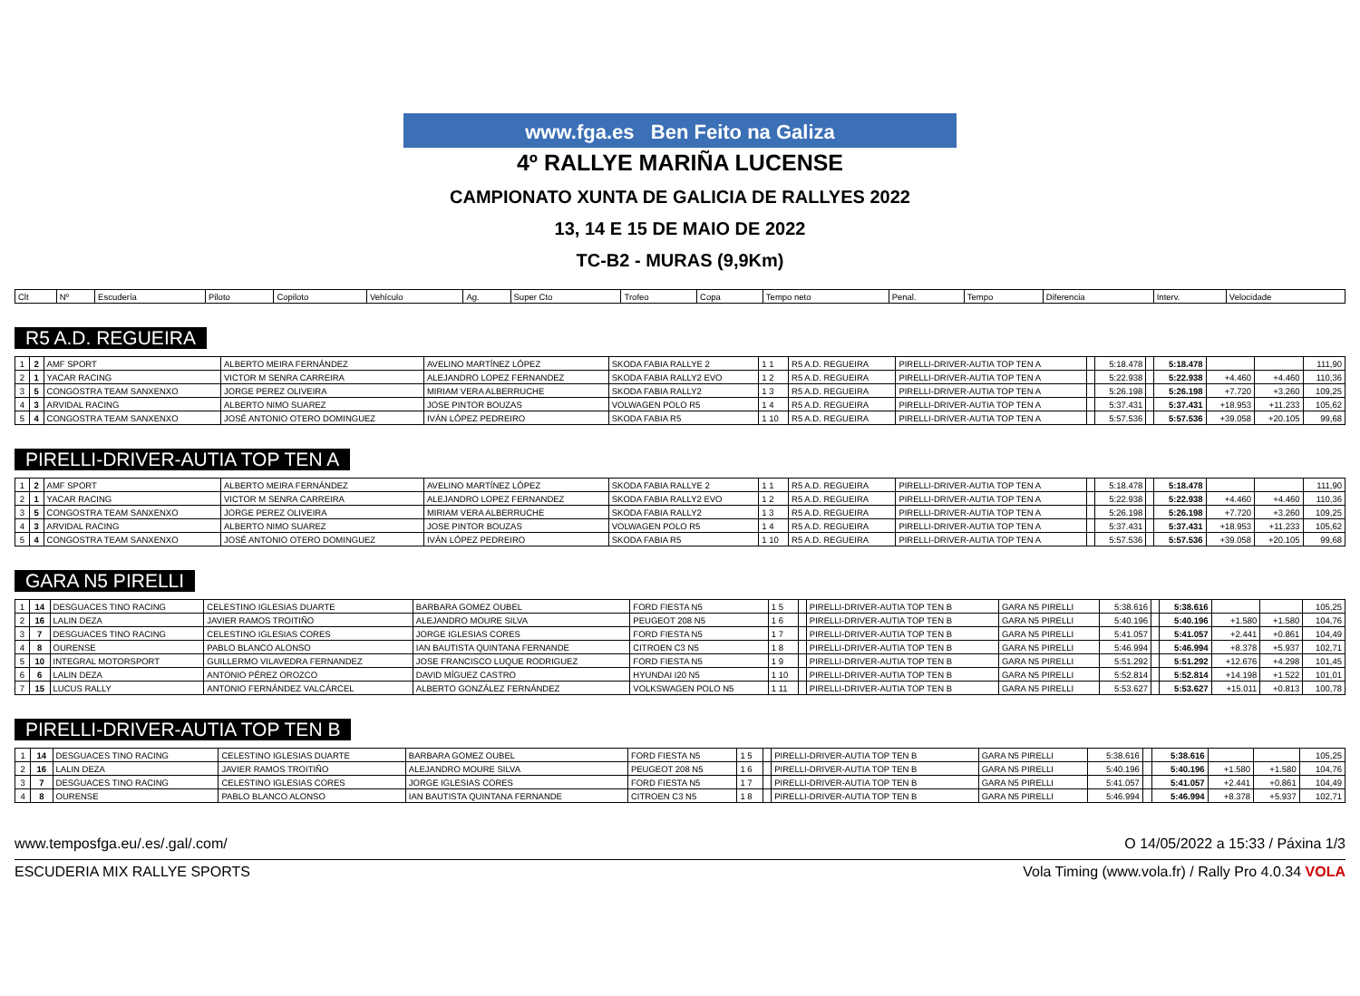www.fga.es Ben Feito na Galiza
4º RALLYE MARIÑA LUCENSE
CAMPIONATO XUNTA DE GALICIA DE RALLYES 2022
13, 14 E 15 DE MAIO DE 2022
TC-B2 - MURAS (9,9Km)
| Clt | Nº | Escudería | Piloto | Copiloto | Vehículo | Ag. | Super Cto | Trofeo | Copa | Tempo neto | Penal. | Tempo | Diferencia | Interv. | Velocidade |
| --- | --- | --- | --- | --- | --- | --- | --- | --- | --- | --- | --- | --- | --- | --- | --- |
R5 A.D. REGUEIRA
| 1 | 2 | AMF SPORT | ALBERTO MEIRA FERNÁNDEZ | AVELINO MARTÍNEZ LÓPEZ | SKODA FABIA RALLYE 2 | 1 1 | R5 A.D. REGUEIRA | PIRELLI-DRIVER-AUTIA TOP TEN A | | 5:18.478 | | 5:18.478 | | | 111,90 |
| 2 | 1 | YACAR RACING | VICTOR M SENRA CARREIRA | ALEJANDRO LOPEZ FERNANDEZ | SKODA FABIA RALLY2 EVO | 1 2 | R5 A.D. REGUEIRA | PIRELLI-DRIVER-AUTIA TOP TEN A | | 5:22.938 | | 5:22.938 | +4.460 | +4.460 | 110,36 |
| 3 | 5 | CONGOSTRA TEAM SANXENXO | JORGE PEREZ OLIVEIRA | MIRIAM VERA ALBERRUCHE | SKODA FABIA RALLY2 | 1 3 | R5 A.D. REGUEIRA | PIRELLI-DRIVER-AUTIA TOP TEN A | | 5:26.198 | | 5:26.198 | +7.720 | +3.260 | 109,25 |
| 4 | 3 | ARVIDAL RACING | ALBERTO NIMO SUAREZ | JOSE PINTOR BOUZAS | VOLWAGEN POLO R5 | 1 4 | R5 A.D. REGUEIRA | PIRELLI-DRIVER-AUTIA TOP TEN A | | 5:37.431 | | 5:37.431 | +18.953 | +11.233 | 105,62 |
| 5 | 4 | CONGOSTRA TEAM SANXENXO | JOSÉ ANTONIO OTERO DOMINGUEZ | IVÁN LÓPEZ PEDREIRO | SKODA FABIA R5 | 1 10 | R5 A.D. REGUEIRA | PIRELLI-DRIVER-AUTIA TOP TEN A | | 5:57.536 | | 5:57.536 | +39.058 | +20.105 | 99,68 |
PIRELLI-DRIVER-AUTIA TOP TEN A
| 1 | 2 | AMF SPORT | ALBERTO MEIRA FERNÁNDEZ | AVELINO MARTÍNEZ LÓPEZ | SKODA FABIA RALLYE 2 | 1 1 | R5 A.D. REGUEIRA | PIRELLI-DRIVER-AUTIA TOP TEN A | | 5:18.478 | | 5:18.478 | | | 111,90 |
| 2 | 1 | YACAR RACING | VICTOR M SENRA CARREIRA | ALEJANDRO LOPEZ FERNANDEZ | SKODA FABIA RALLY2 EVO | 1 2 | R5 A.D. REGUEIRA | PIRELLI-DRIVER-AUTIA TOP TEN A | | 5:22.938 | | 5:22.938 | +4.460 | +4.460 | 110,36 |
| 3 | 5 | CONGOSTRA TEAM SANXENXO | JORGE PEREZ OLIVEIRA | MIRIAM VERA ALBERRUCHE | SKODA FABIA RALLY2 | 1 3 | R5 A.D. REGUEIRA | PIRELLI-DRIVER-AUTIA TOP TEN A | | 5:26.198 | | 5:26.198 | +7.720 | +3.260 | 109,25 |
| 4 | 3 | ARVIDAL RACING | ALBERTO NIMO SUAREZ | JOSE PINTOR BOUZAS | VOLWAGEN POLO R5 | 1 4 | R5 A.D. REGUEIRA | PIRELLI-DRIVER-AUTIA TOP TEN A | | 5:37.431 | | 5:37.431 | +18.953 | +11.233 | 105,62 |
| 5 | 4 | CONGOSTRA TEAM SANXENXO | JOSÉ ANTONIO OTERO DOMINGUEZ | IVÁN LÓPEZ PEDREIRO | SKODA FABIA R5 | 1 10 | R5 A.D. REGUEIRA | PIRELLI-DRIVER-AUTIA TOP TEN A | | 5:57.536 | | 5:57.536 | +39.058 | +20.105 | 99,68 |
GARA N5 PIRELLI
| 1 | 14 | DESGUACES TINO RACING | CELESTINO IGLESIAS DUARTE | BARBARA GOMEZ OUBEL | FORD FIESTA N5 | 1 5 | | PIRELLI-DRIVER-AUTIA TOP TEN B | GARA N5 PIRELLI | 5:38.616 | | 5:38.616 | | | 105,25 |
| 2 | 16 | LALIN DEZA | JAVIER RAMOS TROITIÑO | ALEJANDRO MOURE SILVA | PEUGEOT 208 N5 | 1 6 | | PIRELLI-DRIVER-AUTIA TOP TEN B | GARA N5 PIRELLI | 5:40.196 | | 5:40.196 | +1.580 | +1.580 | 104,76 |
| 3 | 7 | DESGUACES TINO RACING | CELESTINO IGLESIAS CORES | JORGE IGLESIAS CORES | FORD FIESTA N5 | 1 7 | | PIRELLI-DRIVER-AUTIA TOP TEN B | GARA N5 PIRELLI | 5:41.057 | | 5:41.057 | +2.441 | +0.861 | 104,49 |
| 4 | 8 | OURENSE | PABLO BLANCO ALONSO | IAN BAUTISTA QUINTANA FERNANDE | CITROEN C3 N5 | 1 8 | | PIRELLI-DRIVER-AUTIA TOP TEN B | GARA N5 PIRELLI | 5:46.994 | | 5:46.994 | +8.378 | +5.937 | 102,71 |
| 5 | 10 | INTEGRAL MOTORSPORT | GUILLERMO VILAVEDRA FERNANDEZ | JOSE FRANCISCO LUQUE RODRIGUEZ | FORD FIESTA N5 | 1 9 | | PIRELLI-DRIVER-AUTIA TOP TEN B | GARA N5 PIRELLI | 5:51.292 | | 5:51.292 | +12.676 | +4.298 | 101,45 |
| 6 | 6 | LALIN DEZA | ANTONIO PÉREZ OROZCO | DAVID MÍGUEZ CASTRO | HYUNDAI I20 N5 | 1 10 | | PIRELLI-DRIVER-AUTIA TOP TEN B | GARA N5 PIRELLI | 5:52.814 | | 5:52.814 | +14.198 | +1.522 | 101,01 |
| 7 | 15 | LUCUS RALLY | ANTONIO FERNÁNDEZ VALCÁRCEL | ALBERTO GONZÁLEZ FERNÁNDEZ | VOLKSWAGEN POLO N5 | 1 11 | | PIRELLI-DRIVER-AUTIA TOP TEN B | GARA N5 PIRELLI | 5:53.627 | | 5:53.627 | +15.011 | +0.813 | 100,78 |
PIRELLI-DRIVER-AUTIA TOP TEN B
| 1 | 14 | DESGUACES TINO RACING | CELESTINO IGLESIAS DUARTE | BARBARA GOMEZ OUBEL | FORD FIESTA N5 | 1 5 | | PIRELLI-DRIVER-AUTIA TOP TEN B | GARA N5 PIRELLI | 5:38.616 | | 5:38.616 | | | 105,25 |
| 2 | 16 | LALIN DEZA | JAVIER RAMOS TROITIÑO | ALEJANDRO MOURE SILVA | PEUGEOT 208 N5 | 1 6 | | PIRELLI-DRIVER-AUTIA TOP TEN B | GARA N5 PIRELLI | 5:40.196 | | 5:40.196 | +1.580 | +1.580 | 104,76 |
| 3 | 7 | DESGUACES TINO RACING | CELESTINO IGLESIAS CORES | JORGE IGLESIAS CORES | FORD FIESTA N5 | 1 7 | | PIRELLI-DRIVER-AUTIA TOP TEN B | GARA N5 PIRELLI | 5:41.057 | | 5:41.057 | +2.441 | +0.861 | 104,49 |
| 4 | 8 | OURENSE | PABLO BLANCO ALONSO | IAN BAUTISTA QUINTANA FERNANDE | CITROEN C3 N5 | 1 8 | | PIRELLI-DRIVER-AUTIA TOP TEN B | GARA N5 PIRELLI | 5:46.994 | | 5:46.994 | +8.378 | +5.937 | 102,71 |
www.temposfga.eu/.es/.gal/.com/ O 14/05/2022 a 15:33 / Páxina 1/3
ESCUDERIA MIX RALLYE SPORTS Vola Timing (www.vola.fr) / Rally Pro 4.0.34 VOLA